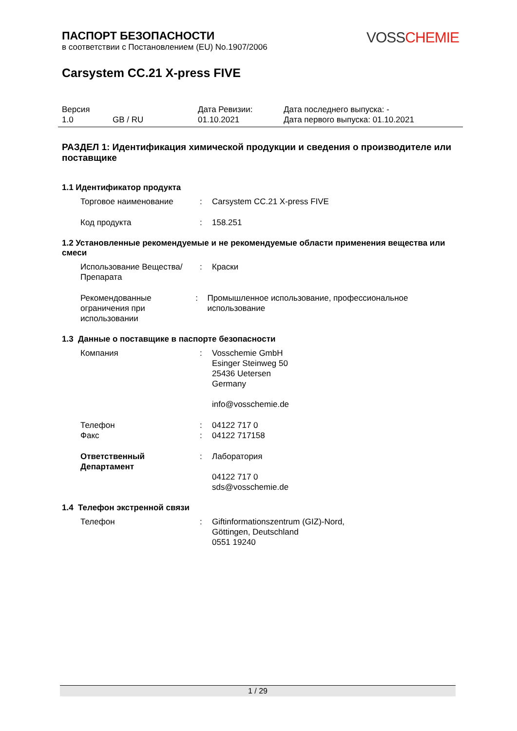ПАСПОРТ БЕЗОПАСНОСТИ
в соответствии с Постановлением (EU) No.1907/2006
VOSSCHEMIE
Carsystem CC.21 X-press FIVE
| Версия 1.0 | GB / RU | Дата Ревизии: 01.10.2021 | Дата последнего выпуска: - Дата первого выпуска: 01.10.2021 |
РАЗДЕЛ 1: Идентификация химической продукции и сведения о производителе или поставщике
1.1 Идентификатор продукта
Торговое наименование : Carsystem CC.21 X-press FIVE
Код продукта : 158.251
1.2 Установленные рекомендуемые и не рекомендуемые области применения вещества или смеси
Использование Вещества/Препарата
: Краски
Рекомендованные ограничения при использовании
: Промышленное использование, профессиональное использование
1.3 Данные о поставщике в паспорте безопасности
Компания : Vosschemie GmbH
Esinger Steinweg 50
25436 Uetersen
Germany
info@vosschemie.de
Телефон
Факс
:
:
04122 717 0
04122 717158
Ответственный Департамент
: Лаборатория
04122 717 0
sds@vosschemie.de
1.4 Телефон экстренной связи
Телефон : Giftinformationszentrum (GIZ)-Nord,
Göttingen, Deutschland
0551 19240
1 / 29